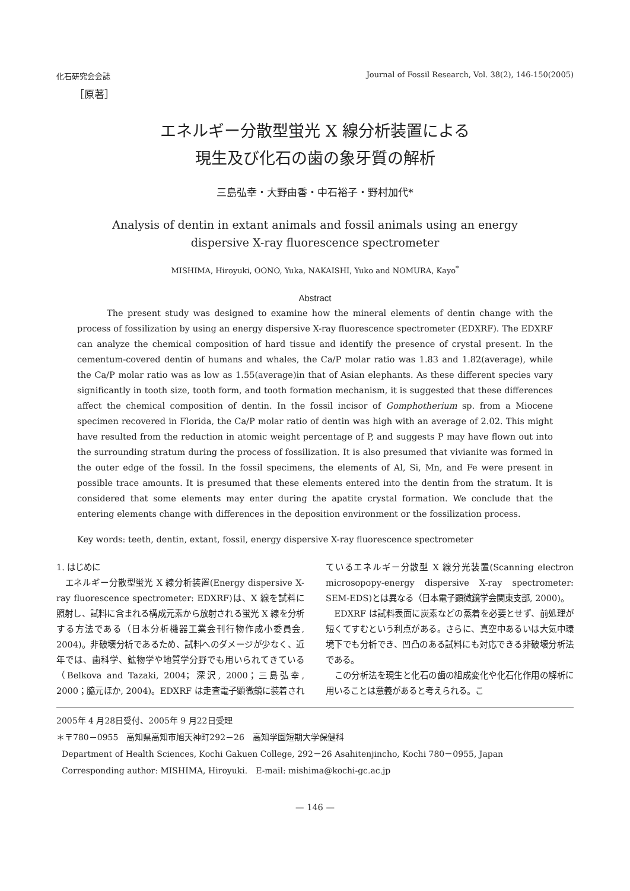化石研究会会誌 Journal of Fossil Research, Vol. 38(2), 146-150(2005)
［原著］
エネルギー分散型蛍光 X 線分析装置による
現生及び化石の歯の象牙質の解析
三島弘幸・大野由香・中石裕子・野村加代*
Analysis of dentin in extant animals and fossil animals using an energy
dispersive X-ray fluorescence spectrometer
MISHIMA, Hiroyuki, OONO, Yuka, NAKAISHI, Yuko and NOMURA, Kayo<sup>*</sup>
Abstract
The present study was designed to examine how the mineral elements of dentin change with the process of fossilization by using an energy dispersive X-ray fluorescence spectrometer (EDXRF). The EDXRF can analyze the chemical composition of hard tissue and identify the presence of crystal present. In the cementum-covered dentin of humans and whales, the Ca/P molar ratio was 1.83 and 1.82(average), while the Ca/P molar ratio was as low as 1.55(average)in that of Asian elephants. As these different species vary significantly in tooth size, tooth form, and tooth formation mechanism, it is suggested that these differences affect the chemical composition of dentin. In the fossil incisor of Gomphotherium sp. from a Miocene specimen recovered in Florida, the Ca/P molar ratio of dentin was high with an average of 2.02. This might have resulted from the reduction in atomic weight percentage of P, and suggests P may have flown out into the surrounding stratum during the process of fossilization. It is also presumed that vivianite was formed in the outer edge of the fossil. In the fossil specimens, the elements of Al, Si, Mn, and Fe were present in possible trace amounts. It is presumed that these elements entered into the dentin from the stratum. It is considered that some elements may enter during the apatite crystal formation. We conclude that the entering elements change with differences in the deposition environment or the fossilization process.
Key words: teeth, dentin, extant, fossil, energy dispersive X-ray fluorescence spectrometer
1. はじめに
エネルギー分散型蛍光 X 線分析装置(Energy dispersive X-ray fluorescence spectrometer: EDXRF)は、X 線を試料に照射し、試料に含まれる構成元素から放射される蛍光 X 線を分析する方法である（日本分析機器工業会刊行物作成小委員会, 2004)。非破壊分析であるため、試料へのダメージが少なく、近年では、歯科学、鉱物学や地質学分野でも用いられてきている（Belkova and Tazaki, 2004；深沢, 2000；三島弘幸, 2000；脇元ほか, 2004)。EDXRF は走査電子顕微鏡に装着されているエネルギー分散型 X 線分光装置(Scanning electron microsopopy-energy dispersive X-ray spectrometer: SEM-EDS)とは異なる（日本電子顕微鏡学会関東支部, 2000)。
EDXRF は試料表面に炭素などの蒸着を必要とせず、前処理が短くてすむという利点がある。さらに、真空中あるいは大気中環境下でも分析でき、凹凸のある試料にも対応できる非破壊分析法である。
この分析法を現生と化石の歯の組成変化や化石化作用の解析に用いることは意義があると考えられる。こ
2005年 4 月28日受付、2005年 9 月22日受理
＊〒780－0955　高知県高知市旭天神町292－26　高知学園短期大学保健科
Department of Health Sciences, Kochi Gakuen College, 292－26 Asahitenjincho, Kochi 780－0955, Japan
Corresponding author: MISHIMA, Hiroyuki.　E-mail: mishima@kochi-gc.ac.jp
— 146 —